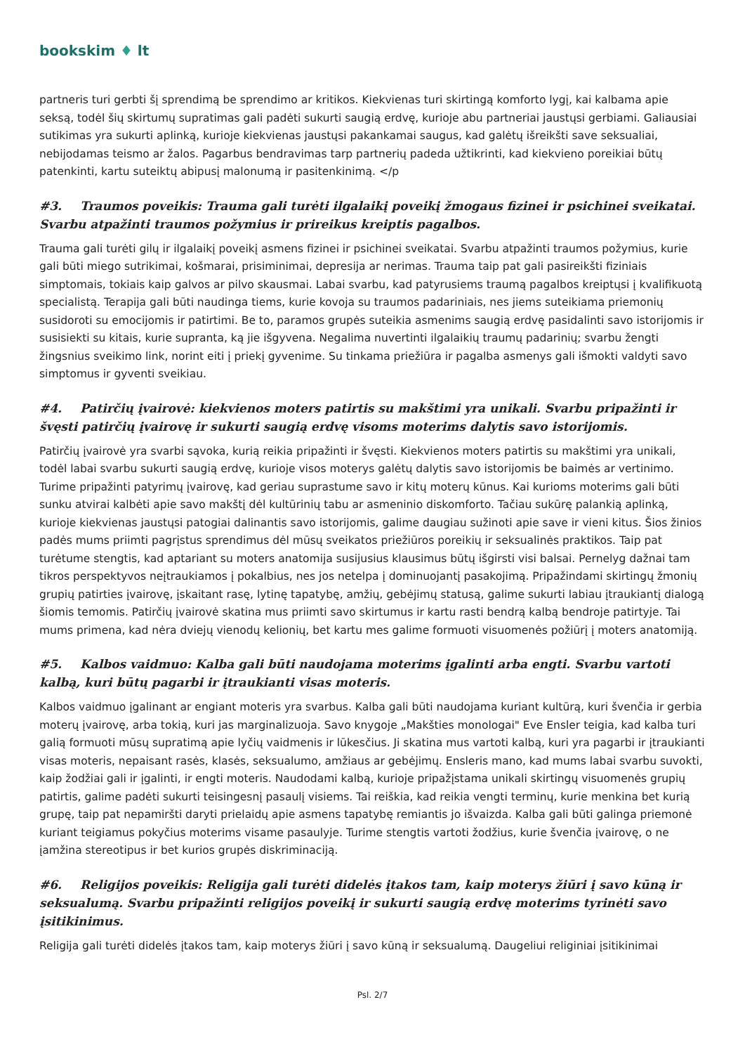bookskim ♦ lt
partneris turi gerbti šį sprendimą be sprendimo ar kritikos. Kiekvienas turi skirtingą komforto lygį, kai kalbama apie seksą, todėl šių skirtumų supratimas gali padėti sukurti saugią erdvę, kurioje abu partneriai jaustųsi gerbiami. Galiausiai sutikimas yra sukurti aplinką, kurioje kiekvienas jaustųsi pakankamai saugus, kad galėtų išreikšti save seksualiai, nebijodamas teismo ar žalos. Pagarbus bendravimas tarp partnerių padeda užtikrinti, kad kiekvieno poreikiai būtų patenkinti, kartu suteiktų abipusį malonumą ir pasitenkinimą. </p
#3. Traumos poveikis: Trauma gali turėti ilgalaikį poveikį žmogaus fizinei ir psichinei sveikatai. Svarbu atpažinti traumos požymius ir prireikus kreiptis pagalbos.
Trauma gali turėti gilų ir ilgalaikį poveikį asmens fizinei ir psichinei sveikatai. Svarbu atpažinti traumos požymius, kurie gali būti miego sutrikimai, košmarai, prisiminimai, depresija ar nerimas. Trauma taip pat gali pasireikšti fiziniais simptomais, tokiais kaip galvos ar pilvo skausmai. Labai svarbu, kad patyrusiems traumą pagalbos kreiptųsi į kvalifikuotą specialistą. Terapija gali būti naudinga tiems, kurie kovoja su traumos padariniais, nes jiems suteikiama priemonių susidoroti su emocijomis ir patirtimi. Be to, paramos grupės suteikia asmenims saugią erdvę pasidalinti savo istorijomis ir susisiekti su kitais, kurie supranta, ką jie išgyvena. Negalima nuvertinti ilgalaikių traumų padarinių; svarbu žengti žingsnius sveikimo link, norint eiti į priekį gyvenime. Su tinkama priežiūra ir pagalba asmenys gali išmokti valdyti savo simptomus ir gyventi sveikiau.
#4. Patirčių įvairovė: kiekvienos moters patirtis su makštimi yra unikali. Svarbu pripažinti ir švęsti patirčių įvairovę ir sukurti saugią erdvę visoms moterims dalytis savo istorijomis.
Patirčių įvairovė yra svarbi sąvoka, kurią reikia pripažinti ir švęsti. Kiekvienos moters patirtis su makštimi yra unikali, todėl labai svarbu sukurti saugią erdvę, kurioje visos moterys galėtų dalytis savo istorijomis be baimės ar vertinimo. Turime pripažinti patyrimų įvairovę, kad geriau suprastume savo ir kitų moterų kūnus. Kai kurioms moterims gali būti sunku atvirai kalbėti apie savo makštį dėl kultūrinių tabu ar asmeninio diskomforto. Tačiau sukūrę palankią aplinką, kurioje kiekvienas jaustųsi patogiai dalinantis savo istorijomis, galime daugiau sužinoti apie save ir vieni kitus. Šios žinios padės mums priimti pagrįstus sprendimus dėl mūsų sveikatos priežiūros poreikių ir seksualinės praktikos. Taip pat turėtume stengtis, kad aptariant su moters anatomija susijusius klausimus būtų išgirsti visi balsai. Pernelyg dažnai tam tikros perspektyvos neįtraukiamos į pokalbius, nes jos netelpa į dominuojantį pasakojimą. Pripažindami skirtingų žmonių grupių patirties įvairovę, įskaitant rasę, lytinę tapatybę, amžių, gebėjimų statusą, galime sukurti labiau įtraukiantį dialogą šiomis temomis. Patirčių įvairovė skatina mus priimti savo skirtumus ir kartu rasti bendrą kalbą bendroje patirtyje. Tai mums primena, kad nėra dviejų vienodų kelionių, bet kartu mes galime formuoti visuomenės požiūrį į moters anatomiją.
#5. Kalbos vaidmuo: Kalba gali būti naudojama moterims įgalinti arba engti. Svarbu vartoti kalbą, kuri būtų pagarbi ir įtraukianti visas moteris.
Kalbos vaidmuo įgalinant ar engiant moteris yra svarbus. Kalba gali būti naudojama kuriant kultūrą, kuri švenčia ir gerbia moterų įvairovę, arba tokią, kuri jas marginalizuoja. Savo knygoje „Makšties monologai" Eve Ensler teigia, kad kalba turi galią formuoti mūsų supratimą apie lyčių vaidmenis ir lūkesčius. Ji skatina mus vartoti kalbą, kuri yra pagarbi ir įtraukianti visas moteris, nepaisant rasės, klasės, seksualumo, amžiaus ar gebėjimų. Ensleris mano, kad mums labai svarbu suvokti, kaip žodžiai gali ir įgalinti, ir engti moteris. Naudodami kalbą, kurioje pripažįstama unikali skirtingų visuomenės grupių patirtis, galime padėti sukurti teisingesnį pasaulį visiems. Tai reiškia, kad reikia vengti terminų, kurie menkina bet kurią grupę, taip pat nepamiršti daryti prielaidų apie asmens tapatybę remiantis jo išvaizda. Kalba gali būti galinga priemonė kuriant teigiamus pokyčius moterims visame pasaulyje. Turime stengtis vartoti žodžius, kurie švenčia įvairovę, o ne įamžina stereotipus ir bet kurios grupės diskriminaciją.
#6. Religijos poveikis: Religija gali turėti didelės įtakos tam, kaip moterys žiūri į savo kūną ir seksualumą. Svarbu pripažinti religijos poveikį ir sukurti saugią erdvę moterims tyrinėti savo įsitikinimus.
Religija gali turėti didelės įtakos tam, kaip moterys žiūri į savo kūną ir seksualumą. Daugeliui religiniai įsitikinimai
Psl. 2/7